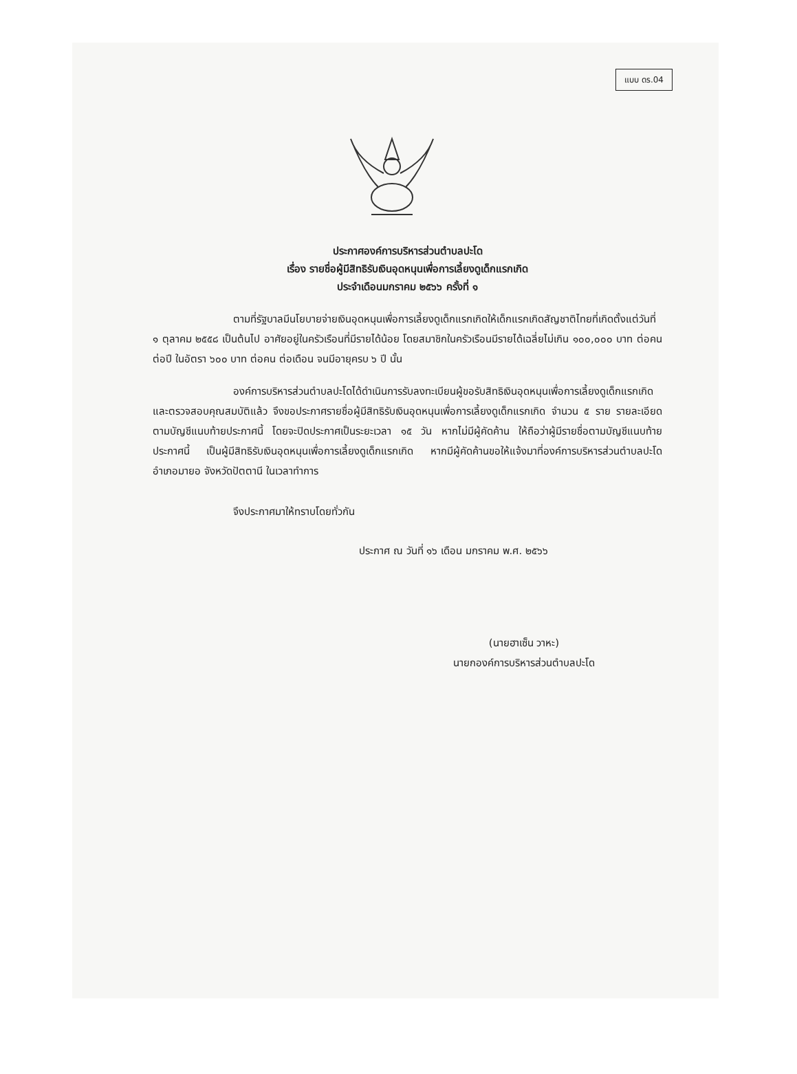แบบ ดร.04
ประกาศองค์การบริหารส่วนตำบลปะโด
เรื่อง รายชื่อผู้มีสิทธิรับเงินอุดหนุนเพื่อการเลี้ยงดูเด็กแรกเกิด
ประจำเดือนมกราคม ๒๕๖๖ ครั้งที่ ๑
ตามที่รัฐบาลมีนโยบายจ่ายเงินอุดหนุนเพื่อการเลี้ยงดูเด็กแรกเกิดให้เด็กแรกเกิดสัญชาติไทยที่เกิดตั้งแต่วันที่ ๑ ตุลาคม ๒๕๕๘ เป็นต้นไป อาศัยอยู่ในครัวเรือนที่มีรายได้น้อย โดยสมาชิกในครัวเรือนมีรายได้เฉลี่ยไม่เกิน ๑๐๐,๐๐๐ บาท ต่อคน ต่อปี ในอัตรา ๖๐๐ บาท ต่อคน ต่อเดือน จนมีอายุครบ ๖ ปี นั้น
องค์การบริหารส่วนตำบลปะโดได้ดำเนินการรับลงทะเบียนผู้ขอรับสิทธิเงินอุดหนุนเพื่อการเลี้ยงดูเด็กแรกเกิด และตรวจสอบคุณสมบัติแล้ว จึงขอประกาศรายชื่อผู้มีสิทธิรับเงินอุดหนุนเพื่อการเลี้ยงดูเด็กแรกเกิด จำนวน ๕ ราย รายละเอียดตามบัญชีแนบท้ายประกาศนี้ โดยจะปิดประกาศเป็นระยะเวลา ๑๕ วัน หากไม่มีผู้คัดค้าน ให้ถือว่าผู้มีรายชื่อตามบัญชีแนบท้ายประกาศนี้ เป็นผู้มีสิทธิรับเงินอุดหนุนเพื่อการเลี้ยงดูเด็กแรกเกิด หากมีผู้คัดค้านขอให้แจ้งมาที่องค์การบริหารส่วนตำบลปะโด อำเภอมายอ จังหวัดปัตตานี ในเวลาทำการ
จึงประกาศมาให้ทราบโดยทั่วกัน
ประกาศ ณ วันที่ ๑๖ เดือน มกราคม พ.ศ. ๒๕๖๖
(นายฮาเซ็น วาหะ)
นายกองค์การบริหารส่วนตำบลปะโด